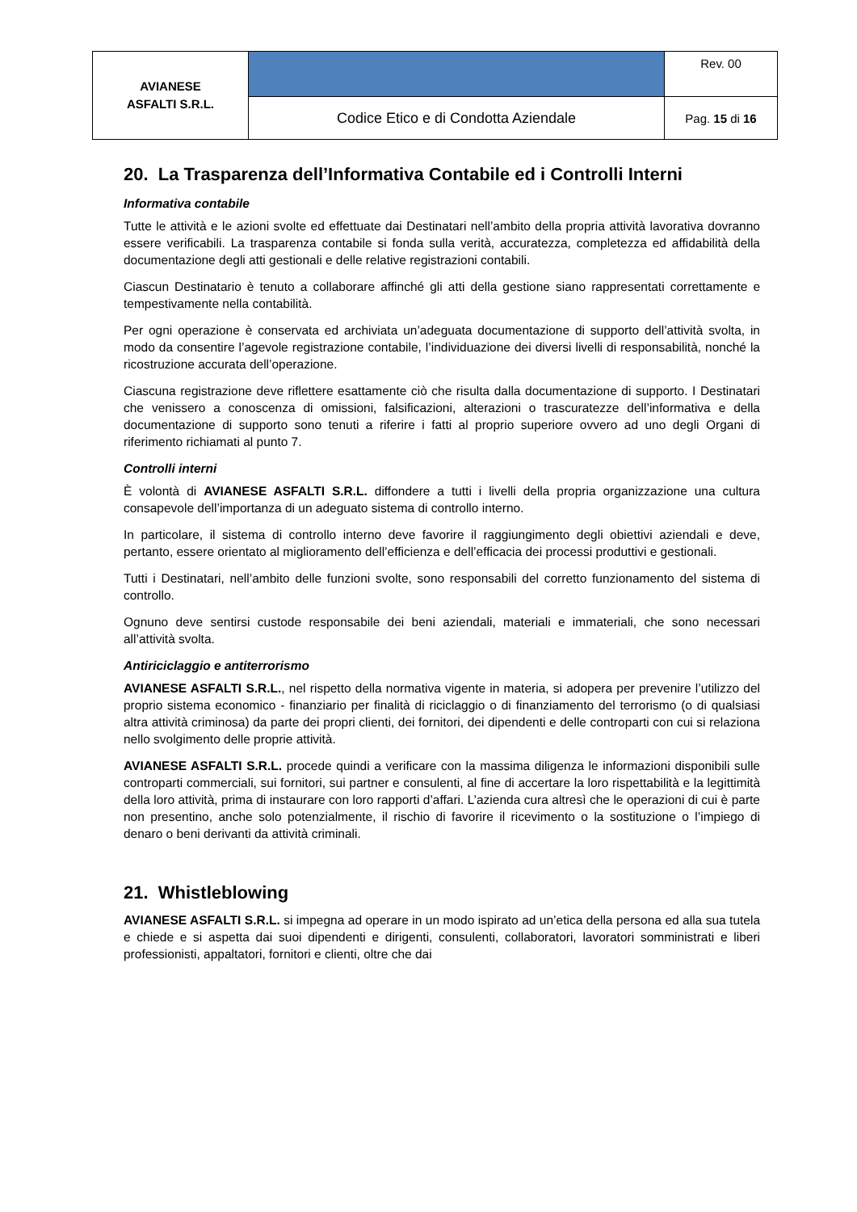| AVIANESE ASFALTI S.R.L. | | Rev. 00 |
| | Codice Etico e di Condotta Aziendale | Pag. 15 di 16 |
20. La Trasparenza dell’Informativa Contabile ed i Controlli Interni
Informativa contabile
Tutte le attività e le azioni svolte ed effettuate dai Destinatari nell’ambito della propria attività lavorativa dovranno essere verificabili. La trasparenza contabile si fonda sulla verità, accuratezza, completezza ed affidabilità della documentazione degli atti gestionali e delle relative registrazioni contabili.
Ciascun Destinatario è tenuto a collaborare affinché gli atti della gestione siano rappresentati correttamente e tempestivamente nella contabilità.
Per ogni operazione è conservata ed archiviata un’adeguata documentazione di supporto dell’attività svolta, in modo da consentire l’agevole registrazione contabile, l’individuazione dei diversi livelli di responsabilità, nonché la ricostruzione accurata dell’operazione.
Ciascuna registrazione deve riflettere esattamente ciò che risulta dalla documentazione di supporto. I Destinatari che venissero a conoscenza di omissioni, falsificazioni, alterazioni o trascuratezze dell’informativa e della documentazione di supporto sono tenuti a riferire i fatti al proprio superiore ovvero ad uno degli Organi di riferimento richiamati al punto 7.
Controlli interni
È volontà di AVIANESE ASFALTI S.R.L. diffondere a tutti i livelli della propria organizzazione una cultura consapevole dell’importanza di un adeguato sistema di controllo interno.
In particolare, il sistema di controllo interno deve favorire il raggiungimento degli obiettivi aziendali e deve, pertanto, essere orientato al miglioramento dell’efficienza e dell’efficacia dei processi produttivi e gestionali.
Tutti i Destinatari, nell’ambito delle funzioni svolte, sono responsabili del corretto funzionamento del sistema di controllo.
Ognuno deve sentirsi custode responsabile dei beni aziendali, materiali e immateriali, che sono necessari all’attività svolta.
Antiriciclaggio e antiterrorismo
AVIANESE ASFALTI S.R.L., nel rispetto della normativa vigente in materia, si adopera per prevenire l’utilizzo del proprio sistema economico - finanziario per finalità di riciclaggio o di finanziamento del terrorismo (o di qualsiasi altra attività criminosa) da parte dei propri clienti, dei fornitori, dei dipendenti e delle controparti con cui si relaziona nello svolgimento delle proprie attività.
AVIANESE ASFALTI S.R.L. procede quindi a verificare con la massima diligenza le informazioni disponibili sulle controparti commerciali, sui fornitori, sui partner e consulenti, al fine di accertare la loro rispettabilità e la legittimità della loro attività, prima di instaurare con loro rapporti d’affari. L’azienda cura altresì che le operazioni di cui è parte non presentino, anche solo potenzialmente, il rischio di favorire il ricevimento o la sostituzione o l’impiego di denaro o beni derivanti da attività criminali.
21. Whistleblowing
AVIANESE ASFALTI S.R.L. si impegna ad operare in un modo ispirato ad un’etica della persona ed alla sua tutela e chiede e si aspetta dai suoi dipendenti e dirigenti, consulenti, collaboratori, lavoratori somministrati e liberi professionisti, appaltatori, fornitori e clienti, oltre che dai